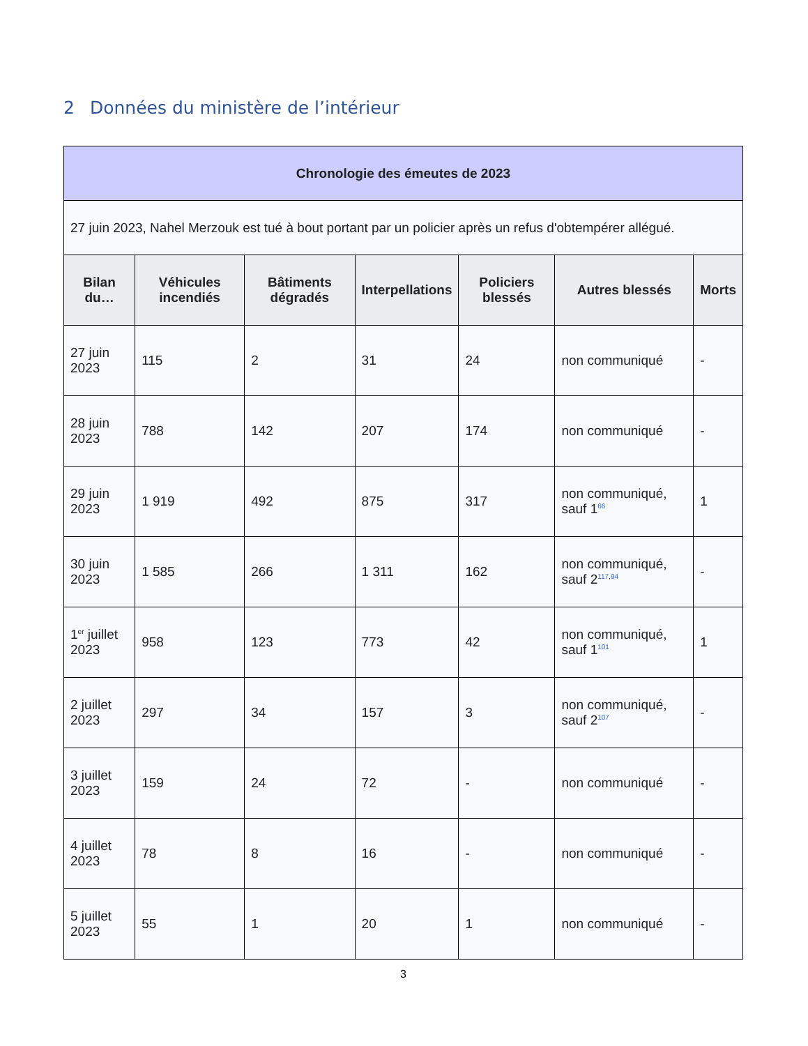2 Données du ministère de l’intérieur
| Chronologie des émeutes de 2023 | | | | | | |
| --- | --- | --- | --- | --- | --- | --- |
| 27 juin 2023, Nahel Merzouk est tué à bout portant par un policier après un refus d'obtempérer allégué. | | | | | | |
| Bilan du… | Véhicules incendiés | Bâtiments dégradés | Interpellations | Policiers blessés | Autres blessés | Morts |
| 27 juin 2023 | 115 | 2 | 31 | 24 | non communiqué | - |
| 28 juin 2023 | 788 | 142 | 207 | 174 | non communiqué | - |
| 29 juin 2023 | 1 919 | 492 | 875 | 317 | non communiqué, sauf 1<sup>66</sup> | 1 |
| 30 juin 2023 | 1 585 | 266 | 1 311 | 162 | non communiqué, sauf 2<sup>117,94</sup> | - |
| 1<sup>er</sup> juillet 2023 | 958 | 123 | 773 | 42 | non communiqué, sauf 1<sup>101</sup> | 1 |
| 2 juillet 2023 | 297 | 34 | 157 | 3 | non communiqué, sauf 2<sup>107</sup> | - |
| 3 juillet 2023 | 159 | 24 | 72 | - | non communiqué | - |
| 4 juillet 2023 | 78 | 8 | 16 | - | non communiqué | - |
| 5 juillet 2023 | 55 | 1 | 20 | 1 | non communiqué | - |
3